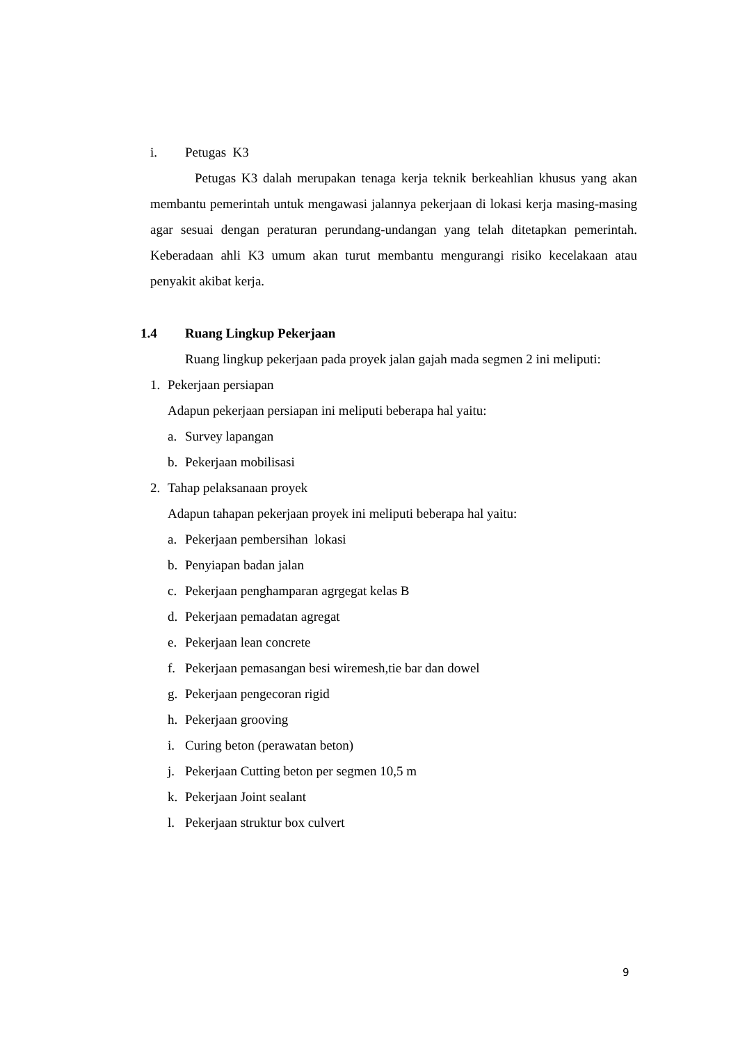i. Petugas K3
Petugas K3 dalah merupakan tenaga kerja teknik berkeahlian khusus yang akan membantu pemerintah untuk mengawasi jalannya pekerjaan di lokasi kerja masing-masing agar sesuai dengan peraturan perundang-undangan yang telah ditetapkan pemerintah. Keberadaan ahli K3 umum akan turut membantu mengurangi risiko kecelakaan atau penyakit akibat kerja.
1.4 Ruang Lingkup Pekerjaan
Ruang lingkup pekerjaan pada proyek jalan gajah mada segmen 2 ini meliputi:
1. Pekerjaan persiapan
Adapun pekerjaan persiapan ini meliputi beberapa hal yaitu:
a. Survey lapangan
b. Pekerjaan mobilisasi
2. Tahap pelaksanaan proyek
Adapun tahapan pekerjaan proyek ini meliputi beberapa hal yaitu:
a. Pekerjaan pembersihan lokasi
b. Penyiapan badan jalan
c. Pekerjaan penghamparan agrgegat kelas B
d. Pekerjaan pemadatan agregat
e. Pekerjaan lean concrete
f. Pekerjaan pemasangan besi wiremesh,tie bar dan dowel
g. Pekerjaan pengecoran rigid
h. Pekerjaan grooving
i. Curing beton (perawatan beton)
j. Pekerjaan Cutting beton per segmen 10,5 m
k. Pekerjaan Joint sealant
l. Pekerjaan struktur box culvert
9